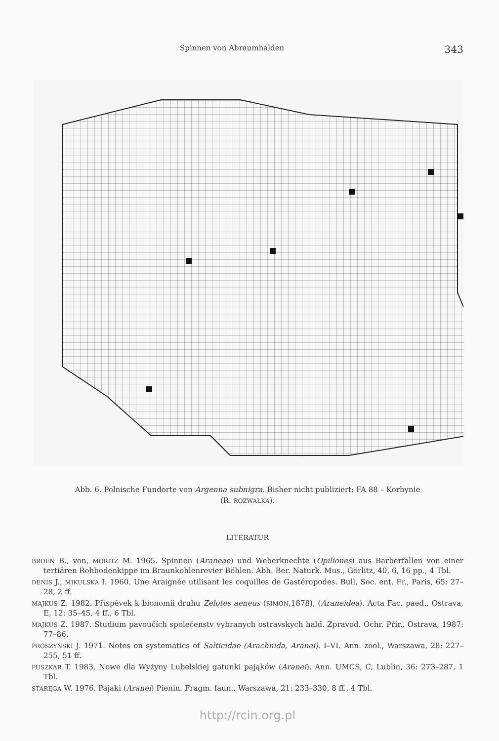Spinnen von Abraumhalden 343
Abb. 6. Polnische Fundorte von Argenna subnigra. Bisher nicht publiziert: FA 88 – Korhynie
(R. ROZWAŁKA).
LITERATUR
BROEN B., von, MORITZ M. 1965. Spinnen (Araneae) und Weberknechte (Opiliones) aus Barberfallen von einer tertiären Rohbodenkippe im Braunkohlenrevier Böhlen. Abh. Ber. Naturk. Mus., Görlitz, 40, 6, 16 pp., 4 Tbl.
DENIS J., MIKULSKA I. 1960. Une Araignée utilisant les coquilles de Gastéropodes. Bull. Soc. ent. Fr., Paris, 65: 27–28, 2 ff.
MAJKUS Z. 1982. Příspěvek k bionomii druhu Zelotes aeneus (SIMON,1878), (Araneidea). Acta Fac. paed., Ostrava, E, 12: 35–45, 4 ff., 6 Tbl.
MAJKUS Z. 1987. Studium pavoučích společenstv vybranych ostravskych hald. Zpravod. Ochr. Přír., Ostrava, 1987: 77–86.
PRÓSZYŃSKI J. 1971. Notes on systematics of Salticidae (Arachnida, Aranei). I–VI. Ann. zool., Warszawa, 28: 227–255, 51 ff.
PUSZKAR T. 1983. Nowe dla Wyżyny Lubelskiej gatunki pająków (Aranei). Ann. UMCS, C, Lublin, 36: 273–287, 1 Tbl.
STARĘGA W. 1976. Pajaki (Aranei) Pienin. Fragm. faun., Warszawa, 21: 233–330, 8 ff., 4 Tbl.
http://rcin.org.pl